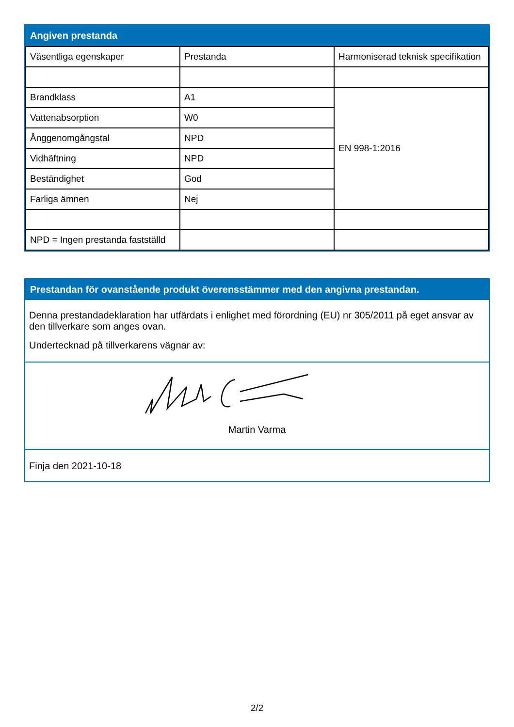Angiven prestanda
| Väsentliga egenskaper | Prestanda | Harmoniserad teknisk specifikation |
| Brandklass | A1 | EN 998-1:2016 |
| Vattenabsorption | W0 | |
| Ånggenomgångstal | NPD | |
| Vidhäftning | NPD | |
| Beständighet | God | |
| Farliga ämnen | Nej | |
| NPD = Ingen prestanda fastställd | | |
Prestandan för ovanstående produkt överensstämmer med den angivna prestandan.
Denna prestandadeklaration har utfärdats i enlighet med förordning (EU) nr 305/2011 på eget ansvar av den tillverkare som anges ovan.
Undertecknad på tillverkarens vägnar av:
Martin Varma
Finja den 2021-10-18
2/2